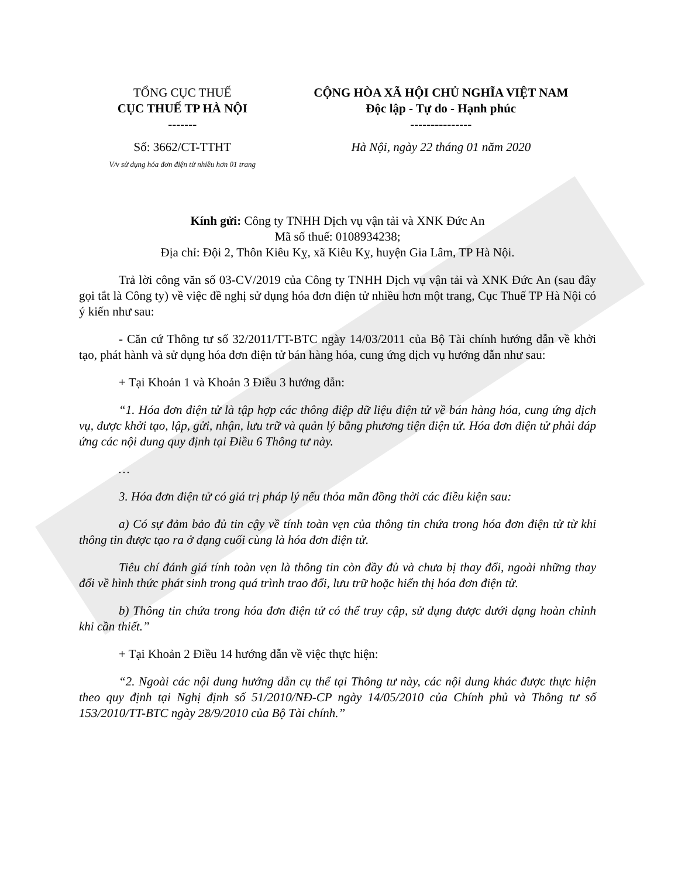| TỔNG CỤC THUẾ CỤC THUẾ TP HÀ NỘI ------- | CỘNG HÒA XÃ HỘI CHỦ NGHĨA VIỆT NAM Độc lập - Tự do - Hạnh phúc --------------- |
| Số: 3662/CT-TTHT V/v sử dụng hóa đơn điện tử nhiều hơn 01 trang | Hà Nội, ngày 22 tháng 01 năm 2020 |
Kính gửi: Công ty TNHH Dịch vụ vận tải và XNK Đức An
Mã số thuế: 0108934238;
Địa chỉ: Đội 2, Thôn Kiêu Kỵ, xã Kiêu Kỵ, huyện Gia Lâm, TP Hà Nội.
Trả lời công văn số 03-CV/2019 của Công ty TNHH Dịch vụ vận tải và XNK Đức An (sau đây gọi tắt là Công ty) về việc đề nghị sử dụng hóa đơn điện tử nhiều hơn một trang, Cục Thuế TP Hà Nội có ý kiến như sau:
- Căn cứ Thông tư số 32/2011/TT-BTC ngày 14/03/2011 của Bộ Tài chính hướng dẫn về khởi tạo, phát hành và sử dụng hóa đơn điện tử bán hàng hóa, cung ứng dịch vụ hướng dẫn như sau:
+ Tại Khoản 1 và Khoản 3 Điều 3 hướng dẫn:
“1. Hóa đơn điện tử là tập hợp các thông điệp dữ liệu điện tử về bán hàng hóa, cung ứng dịch vụ, được khởi tạo, lập, gửi, nhận, lưu trữ và quản lý bằng phương tiện điện tử. Hóa đơn điện tử phải đáp ứng các nội dung quy định tại Điều 6 Thông tư này.
…
3. Hóa đơn điện tử có giá trị pháp lý nếu thỏa mãn đồng thời các điều kiện sau:
a) Có sự đảm bảo đủ tin cậy về tính toàn vẹn của thông tin chứa trong hóa đơn điện tử từ khi thông tin được tạo ra ở dạng cuối cùng là hóa đơn điện tử.
Tiêu chí đánh giá tính toàn vẹn là thông tin còn đầy đủ và chưa bị thay đổi, ngoài những thay đổi về hình thức phát sinh trong quá trình trao đổi, lưu trữ hoặc hiển thị hóa đơn điện tử.
b) Thông tin chứa trong hóa đơn điện tử có thể truy cập, sử dụng được dưới dạng hoàn chỉnh khi cần thiết.”
+ Tại Khoản 2 Điều 14 hướng dẫn về việc thực hiện:
“2. Ngoài các nội dung hướng dẫn cụ thể tại Thông tư này, các nội dung khác được thực hiện theo quy định tại Nghị định số 51/2010/NĐ-CP ngày 14/05/2010 của Chính phủ và Thông tư số 153/2010/TT-BTC ngày 28/9/2010 của Bộ Tài chính.”